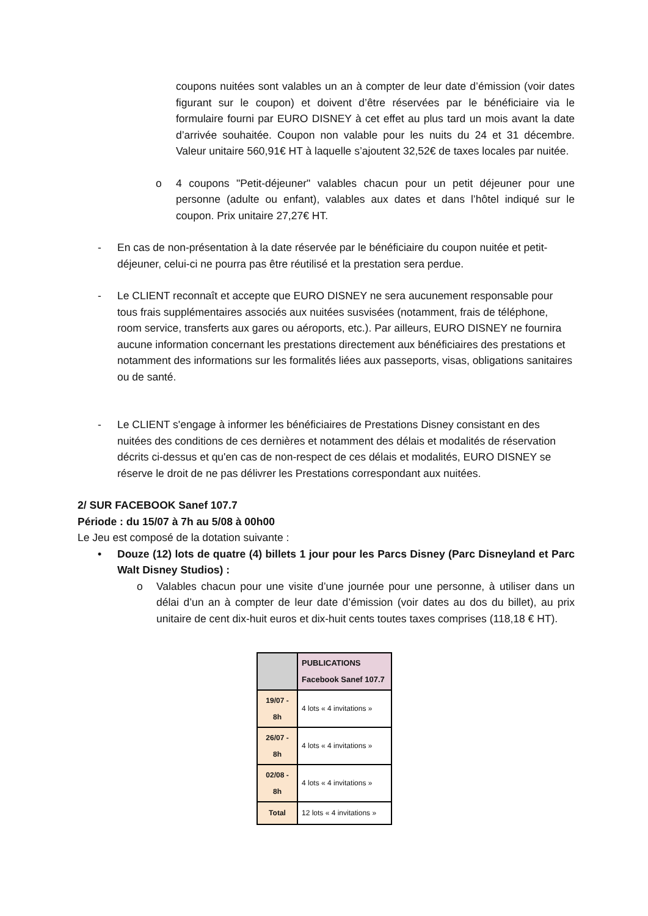coupons nuitées sont valables un an à compter de leur date d’émission (voir dates figurant sur le coupon) et doivent d’être réservées par le bénéficiaire via le formulaire fourni par EURO DISNEY à cet effet au plus tard un mois avant la date d’arrivée souhaitée. Coupon non valable pour les nuits du 24 et 31 décembre. Valeur unitaire 560,91€ HT à laquelle s’ajoutent 32,52€ de taxes locales par nuitée.
o 4 coupons "Petit-déjeuner" valables chacun pour un petit déjeuner pour une personne (adulte ou enfant), valables aux dates et dans l’hôtel indiqué sur le coupon. Prix unitaire 27,27€ HT.
- En cas de non-présentation à la date réservée par le bénéficiaire du coupon nuitée et petit-déjeuner, celui-ci ne pourra pas être réutilisé et la prestation sera perdue.
- Le CLIENT reconnaît et accepte que EURO DISNEY ne sera aucunement responsable pour tous frais supplémentaires associés aux nuitées susvisées (notamment, frais de téléphone, room service, transferts aux gares ou aéroports, etc.). Par ailleurs, EURO DISNEY ne fournira aucune information concernant les prestations directement aux bénéficiaires des prestations et notamment des informations sur les formalités liées aux passeports, visas, obligations sanitaires ou de santé.
- Le CLIENT s'engage à informer les bénéficiaires de Prestations Disney consistant en des nuitées des conditions de ces dernières et notamment des délais et modalités de réservation décrits ci-dessus et qu'en cas de non-respect de ces délais et modalités, EURO DISNEY se réserve le droit de ne pas délivrer les Prestations correspondant aux nuitées.
2/ SUR FACEBOOK Sanef 107.7
Période : du 15/07 à 7h au 5/08 à 00h00
Le Jeu est composé de la dotation suivante :
• Douze (12) lots de quatre (4) billets 1 jour pour les Parcs Disney (Parc Disneyland et Parc Walt Disney Studios) :
o Valables chacun pour une visite d’une journée pour une personne, à utiliser dans un délai d’un an à compter de leur date d’émission (voir dates au dos du billet), au prix unitaire de cent dix-huit euros et dix-huit cents toutes taxes comprises (118,18 € HT).
| | PUBLICATIONS Facebook Sanef 107.7 |
| --- | --- |
| 19/07 - 8h | 4 lots « 4 invitations » |
| 26/07 - 8h | 4 lots « 4 invitations » |
| 02/08 - 8h | 4 lots « 4 invitations » |
| Total | 12 lots « 4 invitations » |